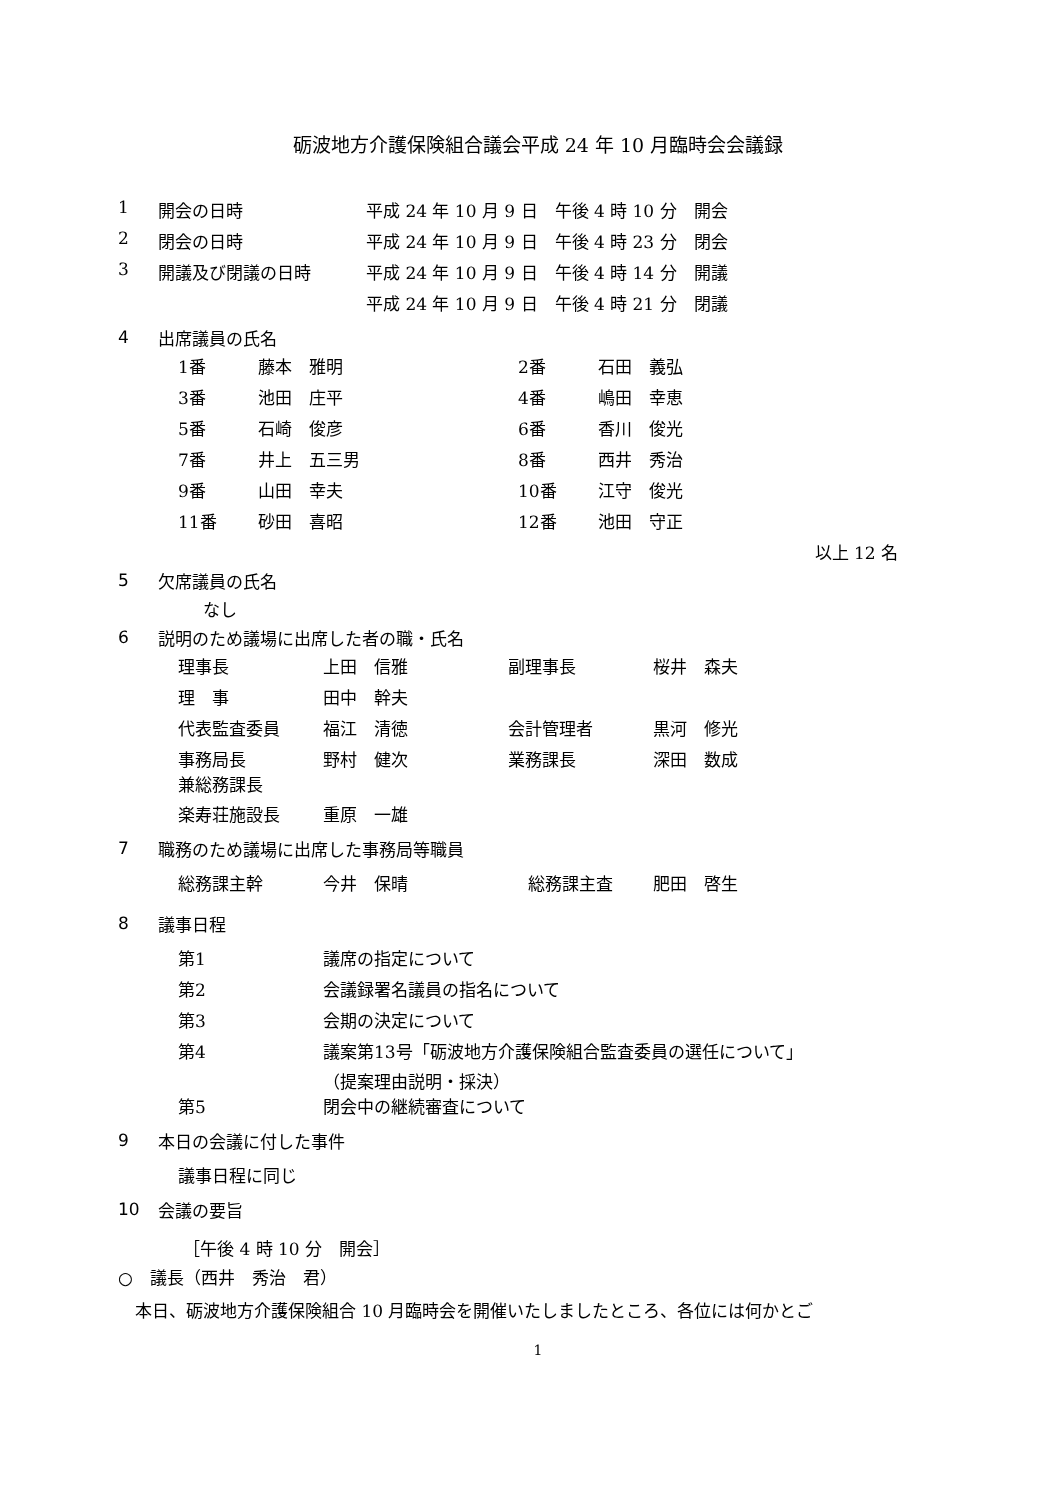砺波地方介護保険組合議会平成 24 年 10 月臨時会会議録
| 1 | 開会の日時 | 平成 24 年 10 月 9 日 午後 4 時 10 分 開会 |
| 2 | 閉会の日時 | 平成 24 年 10 月 9 日 午後 4 時 23 分 閉会 |
| 3 | 開議及び閉議の日時 | 平成 24 年 10 月 9 日 午後 4 時 14 分 開議 |
| | | 平成 24 年 10 月 9 日 午後 4 時 21 分 閉議 |
4 出席議員の氏名
| 1番 | 藤本 雅明 | 2番 | 石田 義弘 |
| 3番 | 池田 庄平 | 4番 | 嶋田 幸恵 |
| 5番 | 石崎 俊彦 | 6番 | 香川 俊光 |
| 7番 | 井上 五三男 | 8番 | 西井 秀治 |
| 9番 | 山田 幸夫 | 10番 | 江守 俊光 |
| 11番 | 砂田 喜昭 | 12番 | 池田 守正 |
以上 12 名
5 欠席議員の氏名
なし
6 説明のため議場に出席した者の職・氏名
| 理事長 | 上田 信雅 | 副理事長 | 桜井 森夫 |
| 理 事 | 田中 幹夫 | | |
| 代表監査委員 | 福江 清徳 | 会計管理者 | 黒河 修光 |
| 事務局長 兼総務課長 | 野村 健次 | 業務課長 | 深田 数成 |
| 楽寿荘施設長 | 重原 一雄 | | |
7 職務のため議場に出席した事務局等職員
| 総務課主幹 | 今井 保晴 | 総務課主査 | 肥田 啓生 |
8 議事日程
| 第1 | 議席の指定について |
| 第2 | 会議録署名議員の指名について |
| 第3 | 会期の決定について |
| 第4 | 議案第13号「砺波地方介護保険組合監査委員の選任について」 （提案理由説明・採決） |
| 第5 | 閉会中の継続審査について |
9 本日の会議に付した事件
議事日程に同じ
10 会議の要旨
［午後 4 時 10 分　開会］
○　議長（西井　秀治　君）
　本日、砺波地方介護保険組合 10 月臨時会を開催いたしましたところ、各位には何かとご
1